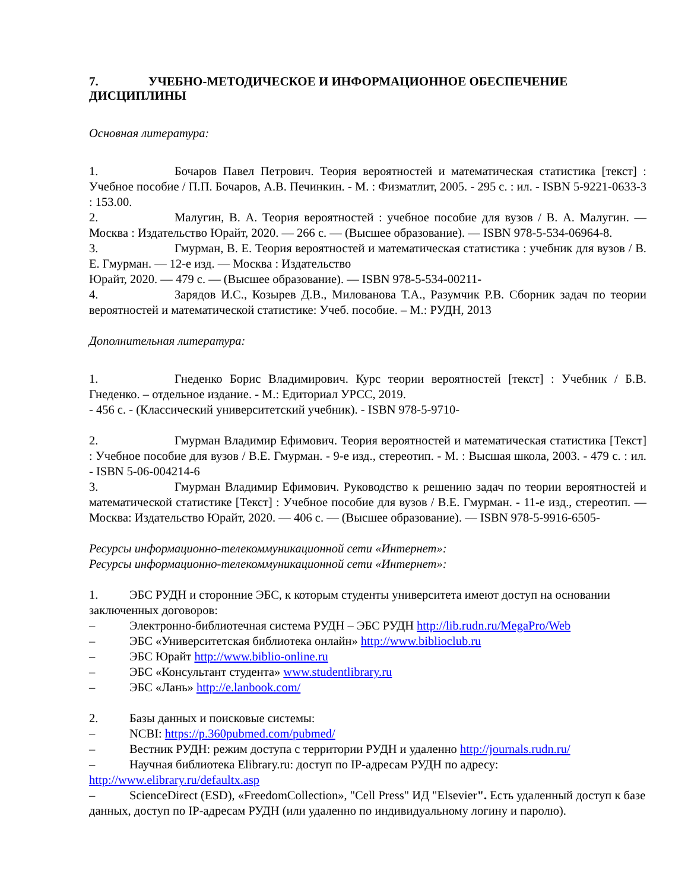7. УЧЕБНО-МЕТОДИЧЕСКОЕ И ИНФОРМАЦИОННОЕ ОБЕСПЕЧЕНИЕ ДИСЦИПЛИНЫ
Основная литература:
1. Бочаров Павел Петрович. Теория вероятностей и математическая статистика [текст] : Учебное пособие / П.П. Бочаров, А.В. Печинкин. - М. : Физматлит, 2005. - 295 с. : ил. - ISBN 5-9221-0633-3 : 153.00.
2. Малугин, В. А. Теория вероятностей : учебное пособие для вузов / В. А. Малугин. — Москва : Издательство Юрайт, 2020. — 266 с. — (Высшее образование). — ISBN 978-5-534-06964-8.
3. Гмурман, В. Е. Теория вероятностей и математическая статистика : учебник для вузов / В. Е. Гмурман. — 12-е изд. — Москва : Издательство
Юрайт, 2020. — 479 с. — (Высшее образование). — ISBN 978-5-534-00211-
4. Зарядов И.С., Козырев Д.В., Милованова Т.А., Разумчик Р.В. Сборник задач по теории вероятностей и математической статистике: Учеб. пособие. – М.: РУДН, 2013
Дополнительная литература:
1. Гнеденко Борис Владимирович. Курс теории вероятностей [текст] : Учебник / Б.В. Гнеденко. – отдельное издание. - М.: Едиториал УРСС, 2019.
- 456 с. - (Классический университетский учебник). - ISBN 978-5-9710-
2. Гмурман Владимир Ефимович. Теория вероятностей и математическая статистика [Текст] : Учебное пособие для вузов / В.Е. Гмурман. - 9-е изд., стереотип. - М. : Высшая школа, 2003. - 479 с. : ил. - ISBN 5-06-004214-6
3. Гмурман Владимир Ефимович. Руководство к решению задач по теории вероятностей и математической статистике [Текст] : Учебное пособие для вузов / В.Е. Гмурман. - 11-е изд., стереотип. — Москва: Издательство Юрайт, 2020. — 406 с. — (Высшее образование). — ISBN 978-5-9916-6505-
Ресурсы информационно-телекоммуникационной сети «Интернет»:
Ресурсы информационно-телекоммуникационной сети «Интернет»:
1. ЭБС РУДН и сторонние ЭБС, к которым студенты университета имеют доступ на основании заключенных договоров:
– Электронно-библиотечная система РУДН – ЭБС РУДН http://lib.rudn.ru/MegaPro/Web
– ЭБС «Университетская библиотека онлайн» http://www.biblioclub.ru
– ЭБС Юрайт http://www.biblio-online.ru
– ЭБС «Консультант студента» www.studentlibrary.ru
– ЭБС «Лань» http://e.lanbook.com/
2. Базы данных и поисковые системы:
– NCBI: https://p.360pubmed.com/pubmed/
– Вестник РУДН: режим доступа с территории РУДН и удаленно http://journals.rudn.ru/
– Научная библиотека Elibrary.ru: доступ по IP-адресам РУДН по адресу: http://www.elibrary.ru/defaultx.asp
– ScienceDirect (ESD), «FreedomCollection», "Cell Press" ИД "Elsevier". Есть удаленный доступ к базе данных, доступ по IP-адресам РУДН (или удаленно по индивидуальному логину и паролю).